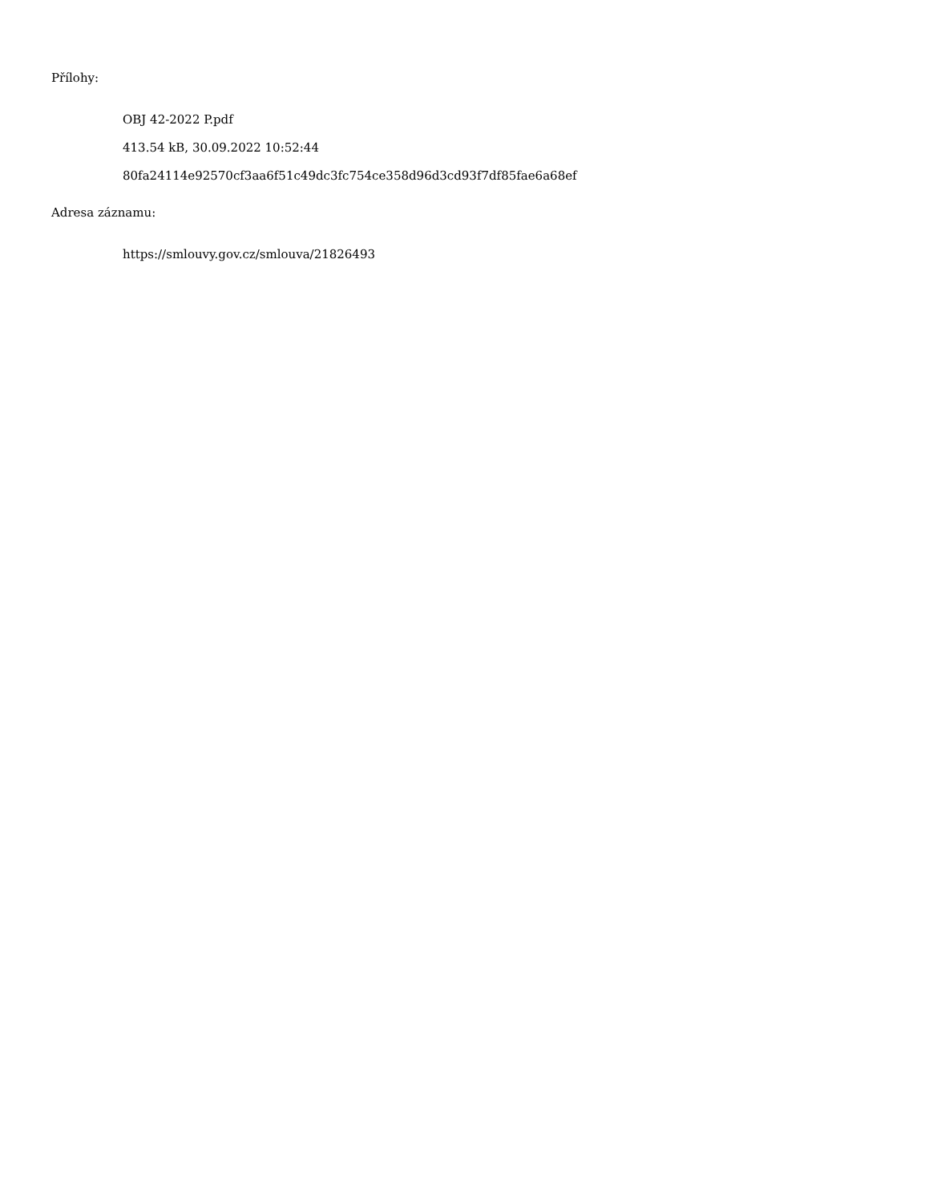Přílohy:
OBJ 42-2022 P.pdf
413.54 kB, 30.09.2022 10:52:44
80fa24114e92570cf3aa6f51c49dc3fc754ce358d96d3cd93f7df85fae6a68ef
Adresa záznamu:
https://smlouvy.gov.cz/smlouva/21826493